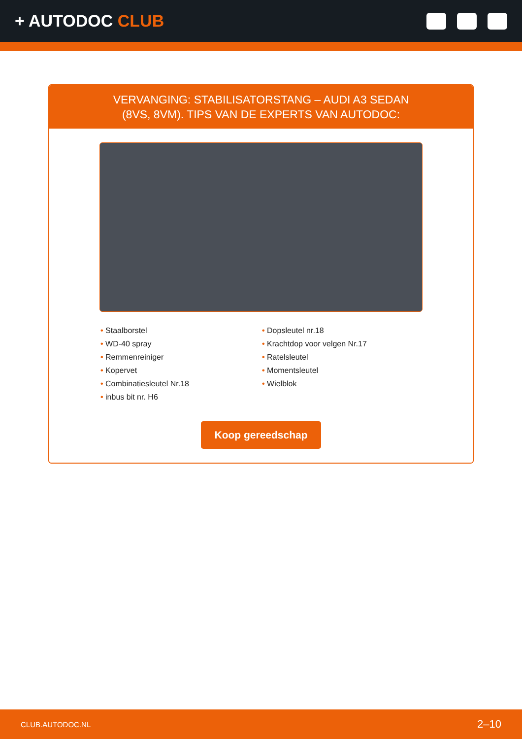+ AUTODOC CLUB
VERVANGING: STABILISATORSTANG – AUDI A3 SEDAN
(8VS, 8VM). TIPS VAN DE EXPERTS VAN AUTODOC:
• Staalborstel
• WD-40 spray
• Remmenreiniger
• Kopervet
• Combinatiesleutel Nr.18
• inbus bit nr. H6
• Dopsleutel nr.18
• Krachtdop voor velgen Nr.17
• Ratelsleutel
• Momentsleutel
• Wielblok
Koop gereedschap
CLUB.AUTODOC.NL 2–10